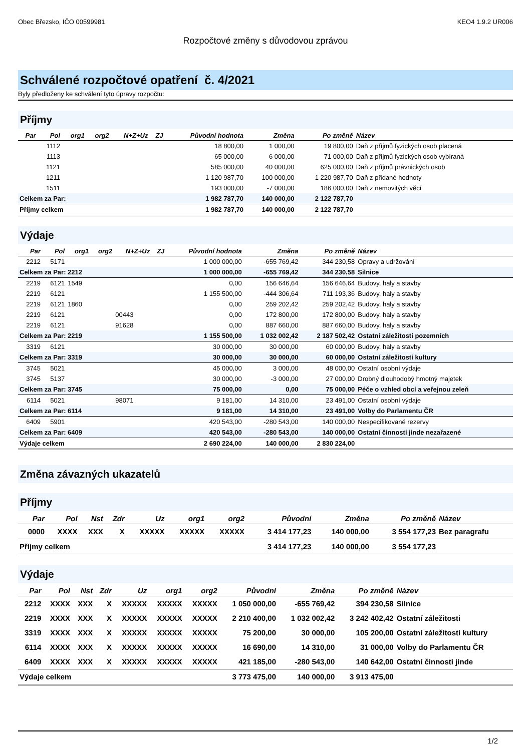Obec Březsko, IČO 00599981 KEO4 1.9.2 UR006
Rozpočtové změny s důvodovou zprávou
Schválené rozpočtové opatření č. 4/2021
Byly předloženy ke schválení tyto úpravy rozpočtu:
Příjmy
| Par | Pol | org1 | org2 | N+Z+Uz | ZJ | Původní hodnota | Změna | Po změně | Název |
| --- | --- | --- | --- | --- | --- | --- | --- | --- | --- |
| | 1112 | | | | | 18 800,00 | 1 000,00 | 19 800,00 | Daň z příjmů fyzických osob placená |
| | 1113 | | | | | 65 000,00 | 6 000,00 | 71 000,00 | Daň z příjmů fyzických osob vybíraná |
| | 1121 | | | | | 585 000,00 | 40 000,00 | 625 000,00 | Daň z příjmů právnických osob |
| | 1211 | | | | | 1 120 987,70 | 100 000,00 | 1 220 987,70 | Daň z přidané hodnoty |
| | 1511 | | | | | 193 000,00 | -7 000,00 | 186 000,00 | Daň z nemovitých věcí |
| Celkem za Par: | | | | | | 1 982 787,70 | 140 000,00 | 2 122 787,70 | |
| Příjmy celkem | | | | | | 1 982 787,70 | 140 000,00 | 2 122 787,70 | |
Výdaje
| Par | Pol | org1 | org2 | N+Z+Uz | ZJ | Původní hodnota | Změna | Po změně | Název |
| --- | --- | --- | --- | --- | --- | --- | --- | --- | --- |
| 2212 | 5171 | | | | | 1 000 000,00 | -655 769,42 | 344 230,58 | Opravy a udržování |
| Celkem za Par: 2212 | | | | | | 1 000 000,00 | -655 769,42 | 344 230,58 | Silnice |
| 2219 | 6121 | 1549 | | | | 0,00 | 156 646,64 | 156 646,64 | Budovy, haly a stavby |
| 2219 | 6121 | | | | | 1 155 500,00 | -444 306,64 | 711 193,36 | Budovy, haly a stavby |
| 2219 | 6121 | 1860 | | | | 0,00 | 259 202,42 | 259 202,42 | Budovy, haly a stavby |
| 2219 | 6121 | | | 00443 | | 0,00 | 172 800,00 | 172 800,00 | Budovy, haly a stavby |
| 2219 | 6121 | | | 91628 | | 0,00 | 887 660,00 | 887 660,00 | Budovy, haly a stavby |
| Celkem za Par: 2219 | | | | | | 1 155 500,00 | 1 032 002,42 | 2 187 502,42 | Ostatní záležitosti pozemních |
| 3319 | 6121 | | | | | 30 000,00 | 30 000,00 | 60 000,00 | Budovy, haly a stavby |
| Celkem za Par: 3319 | | | | | | 30 000,00 | 30 000,00 | 60 000,00 | Ostatní záležitosti kultury |
| 3745 | 5021 | | | | | 45 000,00 | 3 000,00 | 48 000,00 | Ostatní osobní výdaje |
| 3745 | 5137 | | | | | 30 000,00 | -3 000,00 | 27 000,00 | Drobný dlouhodobý hmotný majetek |
| Celkem za Par: 3745 | | | | | | 75 000,00 | 0,00 | 75 000,00 | Péče o vzhled obcí a veřejnou zeleň |
| 6114 | 5021 | | | 98071 | | 9 181,00 | 14 310,00 | 23 491,00 | Ostatní osobní výdaje |
| Celkem za Par: 6114 | | | | | | 9 181,00 | 14 310,00 | 23 491,00 | Volby do Parlamentu ČR |
| 6409 | 5901 | | | | | 420 543,00 | -280 543,00 | 140 000,00 | Nespecifikované rezervy |
| Celkem za Par: 6409 | | | | | | 420 543,00 | -280 543,00 | 140 000,00 | Ostatní činnosti jinde nezařazené |
| Výdaje celkem | | | | | | 2 690 224,00 | 140 000,00 | 2 830 224,00 | |
Změna závazných ukazatelů
Příjmy
| Par | Pol | Nst | Zdr | Uz | org1 | org2 | Původní | Změna | Po změně | Název |
| --- | --- | --- | --- | --- | --- | --- | --- | --- | --- | --- |
| 0000 | XXXX | XXX | X | XXXXX | XXXXX | XXXXX | 3 414 177,23 | 140 000,00 | 3 554 177,23 | Bez paragrafu |
| Příjmy celkem | | | | | | | 3 414 177,23 | 140 000,00 | 3 554 177,23 | |
Výdaje
| Par | Pol | Nst | Zdr | Uz | org1 | org2 | Původní | Změna | Po změně | Název |
| --- | --- | --- | --- | --- | --- | --- | --- | --- | --- | --- |
| 2212 | XXXX | XXX | X | XXXXX | XXXXX | XXXXX | 1 050 000,00 | -655 769,42 | 394 230,58 | Silnice |
| 2219 | XXXX | XXX | X | XXXXX | XXXXX | XXXXX | 2 210 400,00 | 1 032 002,42 | 3 242 402,42 | Ostatní záležitosti |
| 3319 | XXXX | XXX | X | XXXXX | XXXXX | XXXXX | 75 200,00 | 30 000,00 | 105 200,00 | Ostatní záležitosti kultury |
| 6114 | XXXX | XXX | X | XXXXX | XXXXX | XXXXX | 16 690,00 | 14 310,00 | 31 000,00 | Volby do Parlamentu ČR |
| 6409 | XXXX | XXX | X | XXXXX | XXXXX | XXXXX | 421 185,00 | -280 543,00 | 140 642,00 | Ostatní činnosti jinde |
| Výdaje celkem | | | | | | | 3 773 475,00 | 140 000,00 | 3 913 475,00 | |
1/2